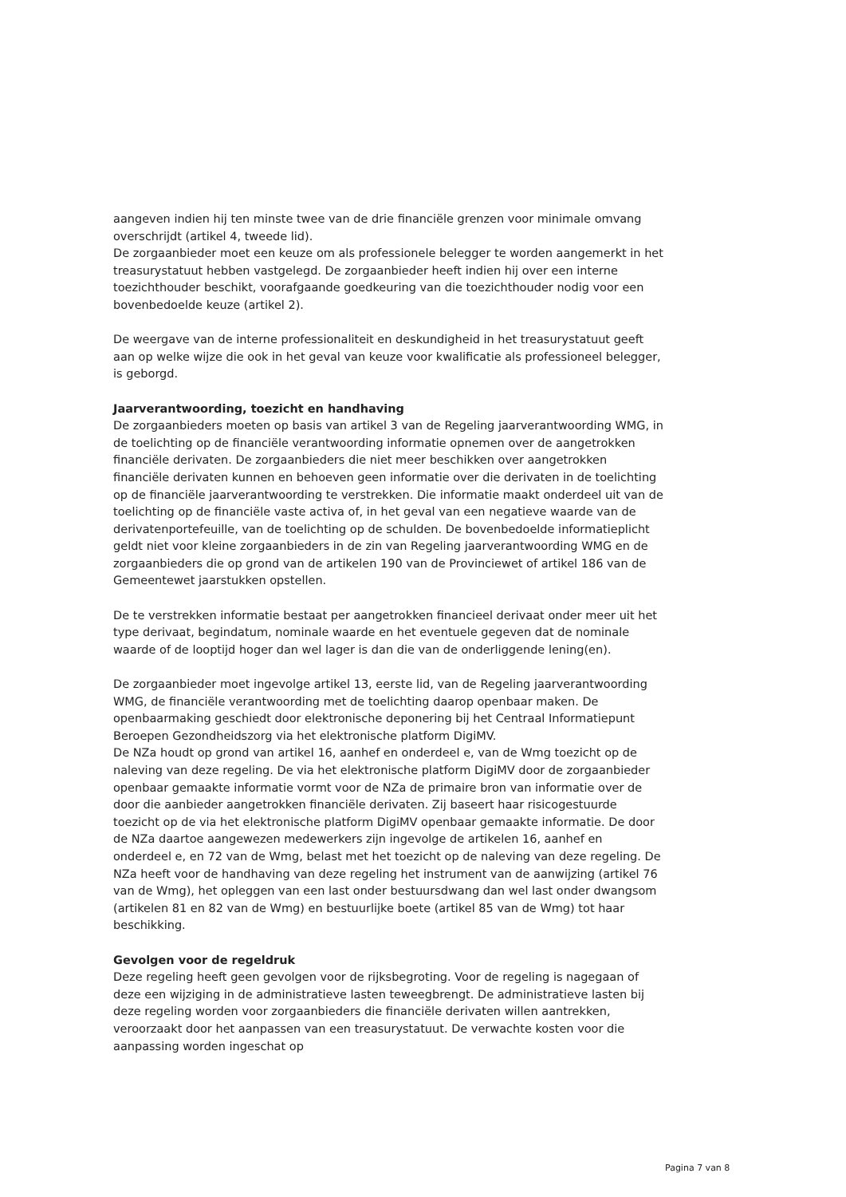aangeven indien hij ten minste twee van de drie financiële grenzen voor minimale omvang overschrijdt (artikel 4, tweede lid).
De zorgaanbieder moet een keuze om als professionele belegger te worden aangemerkt in het treasurystatuut hebben vastgelegd. De zorgaanbieder heeft indien hij over een interne toezichthouder beschikt, voorafgaande goedkeuring van die toezichthouder nodig voor een bovenbedoelde keuze (artikel 2).
De weergave van de interne professionaliteit en deskundigheid in het treasurystatuut geeft aan op welke wijze die ook in het geval van keuze voor kwalificatie als professioneel belegger, is geborgd.
Jaarverantwoording, toezicht en handhaving
De zorgaanbieders moeten op basis van artikel 3 van de Regeling jaarverantwoording WMG, in de toelichting op de financiële verantwoording informatie opnemen over de aangetrokken financiële derivaten. De zorgaanbieders die niet meer beschikken over aangetrokken financiële derivaten kunnen en behoeven geen informatie over die derivaten in de toelichting op de financiële jaarverantwoording te verstrekken. Die informatie maakt onderdeel uit van de toelichting op de financiële vaste activa of, in het geval van een negatieve waarde van de derivatenportefeuille, van de toelichting op de schulden. De bovenbedoelde informatieplicht geldt niet voor kleine zorgaanbieders in de zin van Regeling jaarverantwoording WMG en de zorgaanbieders die op grond van de artikelen 190 van de Provinciewet of artikel 186 van de Gemeentewet jaarstukken opstellen.
De te verstrekken informatie bestaat per aangetrokken financieel derivaat onder meer uit het type derivaat, begindatum, nominale waarde en het eventuele gegeven dat de nominale waarde of de looptijd hoger dan wel lager is dan die van de onderliggende lening(en).
De zorgaanbieder moet ingevolge artikel 13, eerste lid, van de Regeling jaarverantwoording WMG, de financiële verantwoording met de toelichting daarop openbaar maken. De openbaarmaking geschiedt door elektronische deponering bij het Centraal Informatiepunt Beroepen Gezondheidszorg via het elektronische platform DigiMV.
De NZa houdt op grond van artikel 16, aanhef en onderdeel e, van de Wmg toezicht op de naleving van deze regeling. De via het elektronische platform DigiMV door de zorgaanbieder openbaar gemaakte informatie vormt voor de NZa de primaire bron van informatie over de door die aanbieder aangetrokken financiële derivaten. Zij baseert haar risicogestuurde toezicht op de via het elektronische platform DigiMV openbaar gemaakte informatie. De door de NZa daartoe aangewezen medewerkers zijn ingevolge de artikelen 16, aanhef en onderdeel e, en 72 van de Wmg, belast met het toezicht op de naleving van deze regeling. De NZa heeft voor de handhaving van deze regeling het instrument van de aanwijzing (artikel 76 van de Wmg), het opleggen van een last onder bestuursdwang dan wel last onder dwangsom (artikelen 81 en 82 van de Wmg) en bestuurlijke boete (artikel 85 van de Wmg) tot haar beschikking.
Gevolgen voor de regeldruk
Deze regeling heeft geen gevolgen voor de rijksbegroting. Voor de regeling is nagegaan of deze een wijziging in de administratieve lasten teweegbrengt. De administratieve lasten bij deze regeling worden voor zorgaanbieders die financiële derivaten willen aantrekken, veroorzaakt door het aanpassen van een treasurystatuut. De verwachte kosten voor die aanpassing worden ingeschat op
Pagina 7 van 8